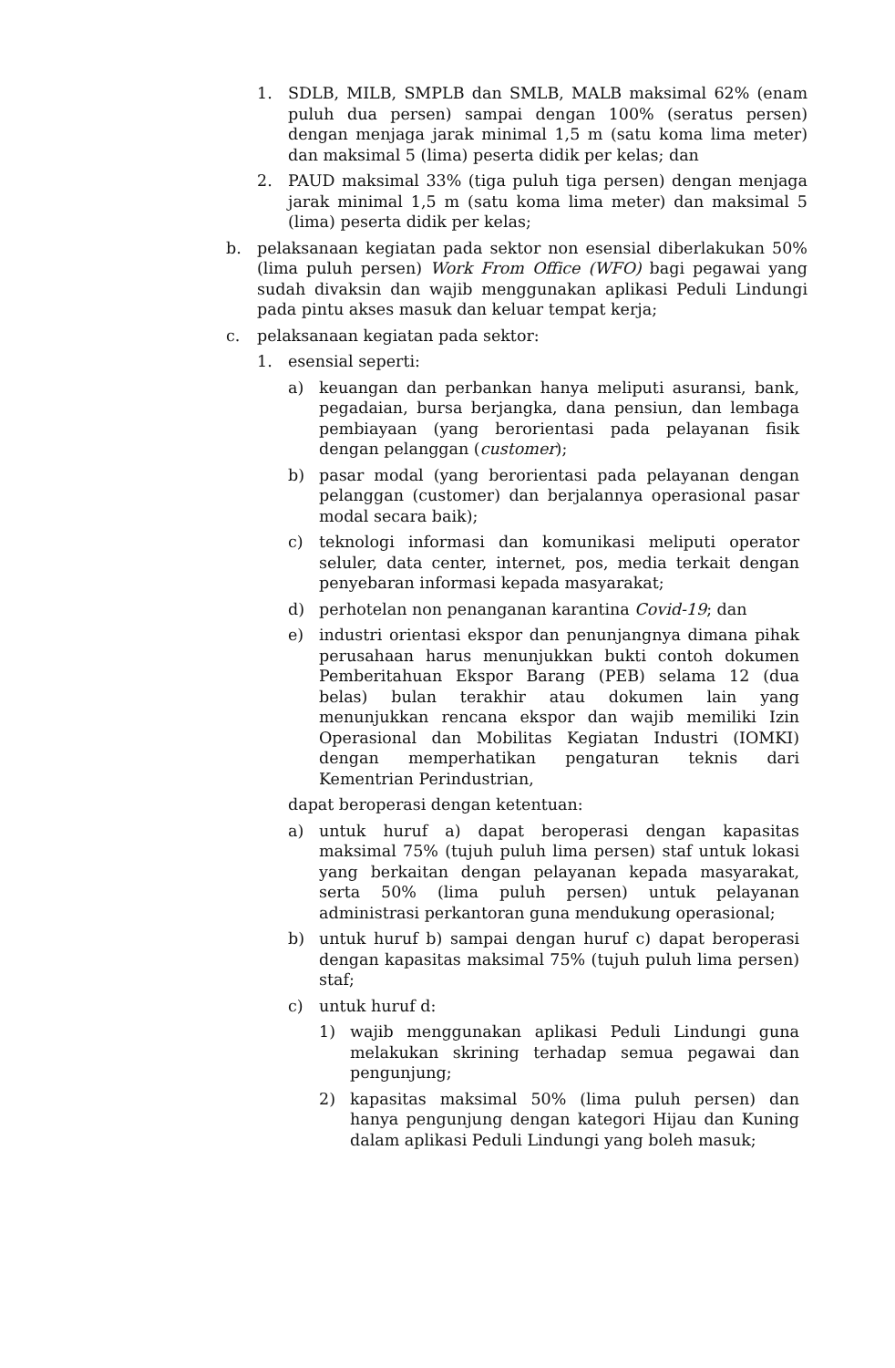1. SDLB, MILB, SMPLB dan SMLB, MALB maksimal 62% (enam puluh dua persen) sampai dengan 100% (seratus persen) dengan menjaga jarak minimal 1,5 m (satu koma lima meter) dan maksimal 5 (lima) peserta didik per kelas; dan
2. PAUD maksimal 33% (tiga puluh tiga persen) dengan menjaga jarak minimal 1,5 m (satu koma lima meter) dan maksimal 5 (lima) peserta didik per kelas;
b. pelaksanaan kegiatan pada sektor non esensial diberlakukan 50% (lima puluh persen) Work From Office (WFO) bagi pegawai yang sudah divaksin dan wajib menggunakan aplikasi Peduli Lindungi pada pintu akses masuk dan keluar tempat kerja;
c. pelaksanaan kegiatan pada sektor:
1. esensial seperti:
a) keuangan dan perbankan hanya meliputi asuransi, bank, pegadaian, bursa berjangka, dana pensiun, dan lembaga pembiayaan (yang berorientasi pada pelayanan fisik dengan pelanggan (customer);
b) pasar modal (yang berorientasi pada pelayanan dengan pelanggan (customer) dan berjalannya operasional pasar modal secara baik);
c) teknologi informasi dan komunikasi meliputi operator seluler, data center, internet, pos, media terkait dengan penyebaran informasi kepada masyarakat;
d) perhotelan non penanganan karantina Covid-19; dan
e) industri orientasi ekspor dan penunjangnya dimana pihak perusahaan harus menunjukkan bukti contoh dokumen Pemberitahuan Ekspor Barang (PEB) selama 12 (dua belas) bulan terakhir atau dokumen lain yang menunjukkan rencana ekspor dan wajib memiliki Izin Operasional dan Mobilitas Kegiatan Industri (IOMKI) dengan memperhatikan pengaturan teknis dari Kementrian Perindustrian,
dapat beroperasi dengan ketentuan:
a) untuk huruf a) dapat beroperasi dengan kapasitas maksimal 75% (tujuh puluh lima persen) staf untuk lokasi yang berkaitan dengan pelayanan kepada masyarakat, serta 50% (lima puluh persen) untuk pelayanan administrasi perkantoran guna mendukung operasional;
b) untuk huruf b) sampai dengan huruf c) dapat beroperasi dengan kapasitas maksimal 75% (tujuh puluh lima persen) staf;
c) untuk huruf d:
1) wajib menggunakan aplikasi Peduli Lindungi guna melakukan skrining terhadap semua pegawai dan pengunjung;
2) kapasitas maksimal 50% (lima puluh persen) dan hanya pengunjung dengan kategori Hijau dan Kuning dalam aplikasi Peduli Lindungi yang boleh masuk;